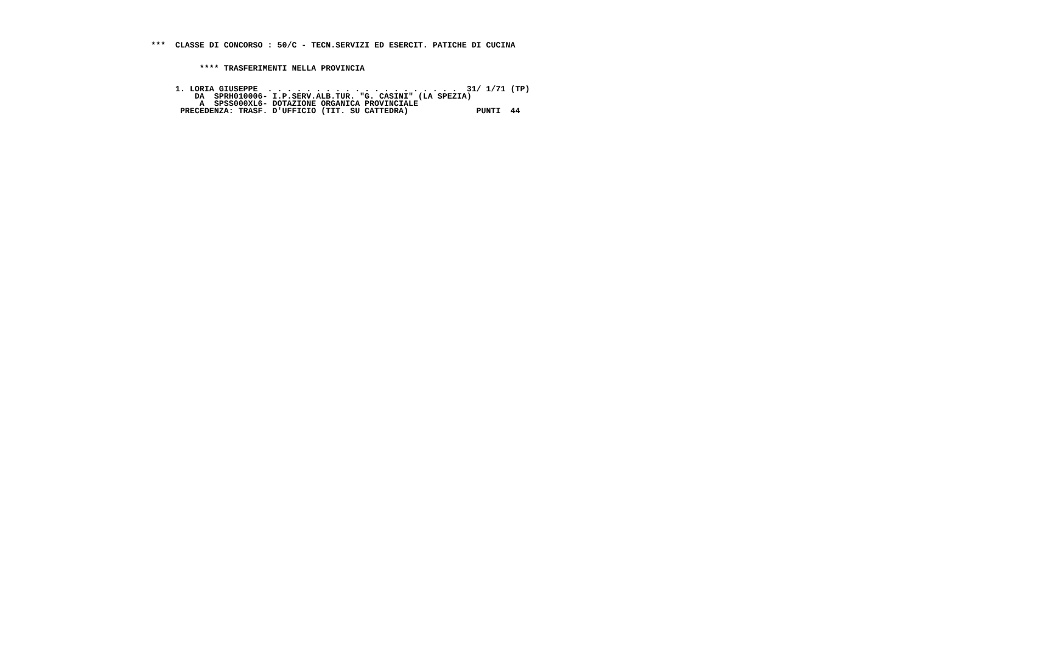***  CLASSE DI CONCORSO : 50/C - TECN.SERVIZI ED ESERCIT. PATICHE DI CUCINA
          **** TRASFERIMENTI NELLA PROVINCIA
     1. LORIA GIUSEPPE  . . . . . . . . . . . . . . . . . . . .  31/ 1/71 (TP)
         DA  SPRH010006- I.P.SERV.ALB.TUR. "G. CASINI" (LA SPEZIA)
          A  SPSS000XL6- DOTAZIONE ORGANICA PROVINCIALE
      PRECEDENZA: TRASF. D'UFFICIO (TIT. SU CATTEDRA)              PUNTI  44